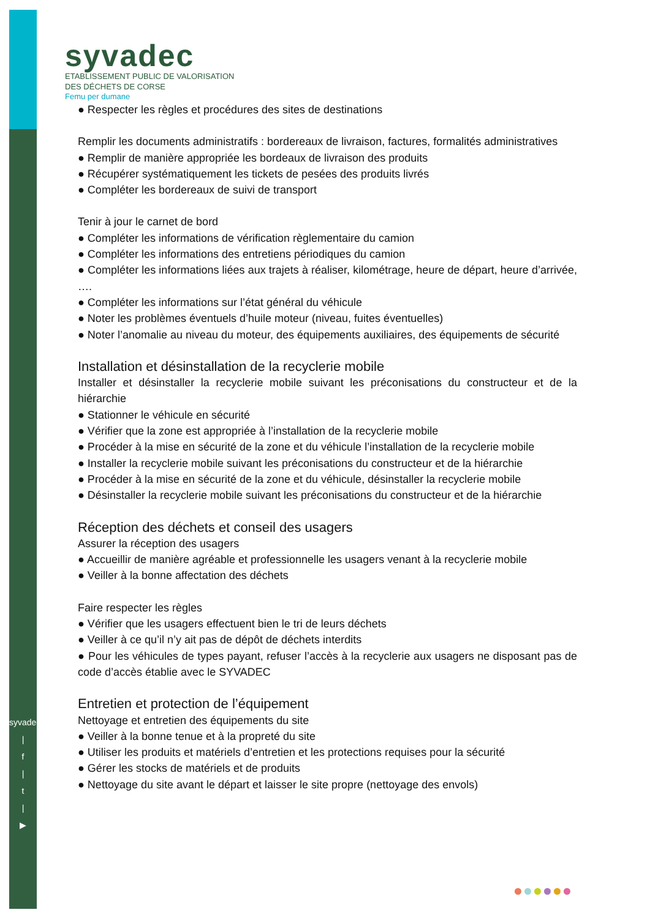syvadec
ETABLISSEMENT PUBLIC DE VALORISATION
DES DÉCHETS DE CORSE
Femu per dumane
syvadec.fr
|
f
|
t
|
▶
● Respecter les règles et procédures des sites de destinations
Remplir les documents administratifs : bordereaux de livraison, factures, formalités administratives
● Remplir de manière appropriée les bordeaux de livraison des produits
● Récupérer systématiquement les tickets de pesées des produits livrés
● Compléter les bordereaux de suivi de transport
Tenir à jour le carnet de bord
● Compléter les informations de vérification règlementaire du camion
● Compléter les informations des entretiens périodiques du camion
● Compléter les informations liées aux trajets à réaliser, kilométrage, heure de départ, heure d’arrivée, ….
● Compléter les informations sur l’état général du véhicule
● Noter les problèmes éventuels d’huile moteur (niveau, fuites éventuelles)
● Noter l’anomalie au niveau du moteur, des équipements auxiliaires, des équipements de sécurité
Installation et désinstallation de la recyclerie mobile
Installer et désinstaller la recyclerie mobile suivant les préconisations du constructeur et de la hiérarchie
● Stationner le véhicule en sécurité
● Vérifier que la zone est appropriée à l’installation de la recyclerie mobile
● Procéder à la mise en sécurité de la zone et du véhicule l’installation de la recyclerie mobile
● Installer la recyclerie mobile suivant les préconisations du constructeur et de la hiérarchie
● Procéder à la mise en sécurité de la zone et du véhicule, désinstaller la recyclerie mobile
● Désinstaller la recyclerie mobile suivant les préconisations du constructeur et de la hiérarchie
Réception des déchets et conseil des usagers
Assurer la réception des usagers
● Accueillir de manière agréable et professionnelle les usagers venant à la recyclerie mobile
● Veiller à la bonne affectation des déchets
Faire respecter les règles
● Vérifier que les usagers effectuent bien le tri de leurs déchets
● Veiller à ce qu’il n’y ait pas de dépôt de déchets interdits
● Pour les véhicules de types payant, refuser l’accès à la recyclerie aux usagers ne disposant pas de code d’accès établie avec le SYVADEC
Entretien et protection de l’équipement
Nettoyage et entretien des équipements du site
● Veiller à la bonne tenue et à la propreté du site
● Utiliser les produits et matériels d’entretien et les protections requises pour la sécurité
● Gérer les stocks de matériels et de produits
● Nettoyage du site avant le départ et laisser le site propre (nettoyage des envols)